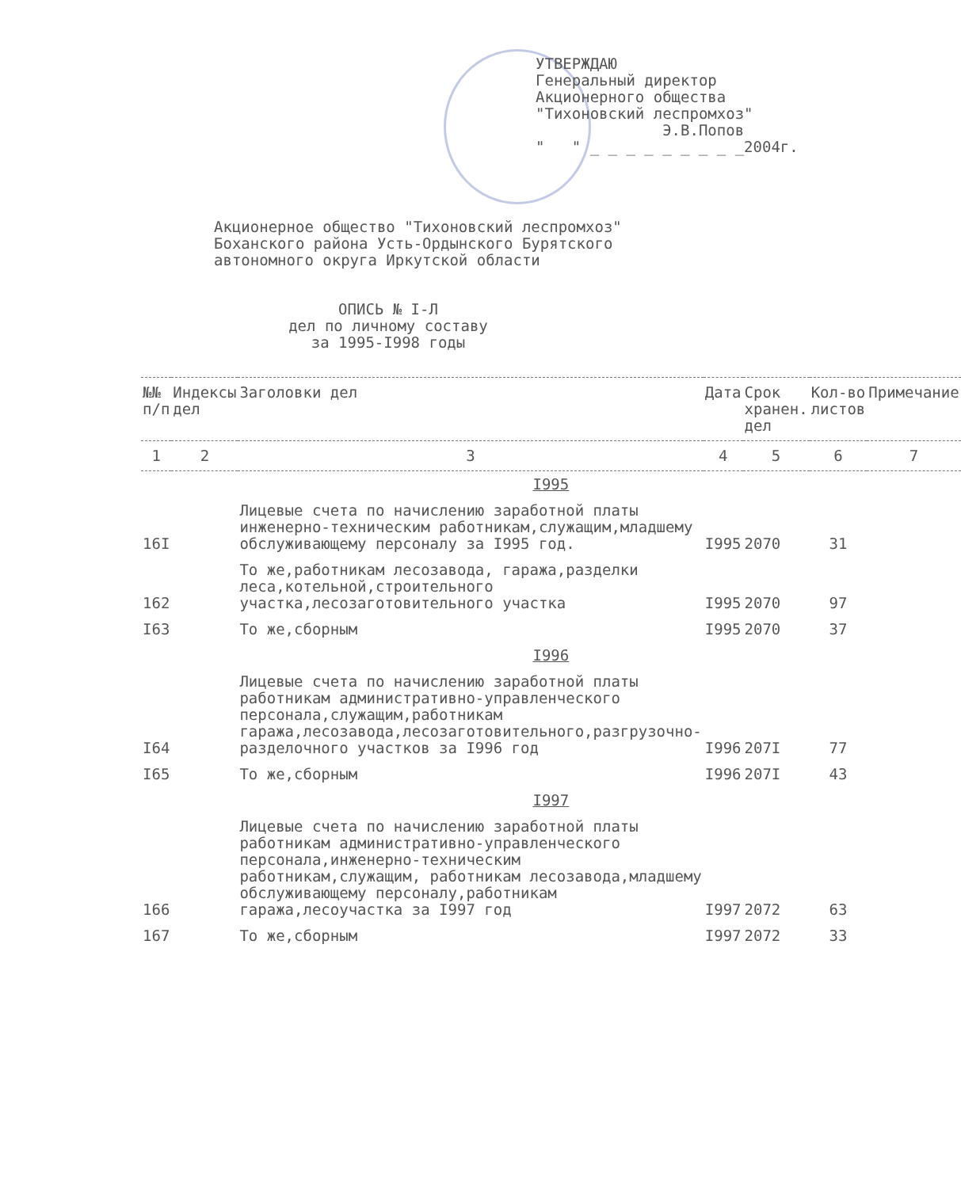УТВЕРЖДАЮ
Генеральный директор
Акционерного общества
"Тихоновский леспромхоз"
Э.В.Попов
" " _ _ _ _ _ _ _ _ _2004г.
Акционерное общество "Тихоновский леспромхоз"
Боханского района Усть-Ордынского Бурятского
автономного округа Иркутской области
ОПИСЬ № I-Л
дел по личному составу
за 1995-I998 годы
| №№ п/п | Индексы дел | Заголовки дел | Дата | Срок хранен. дел | Кол-во листов | Примечание |
| --- | --- | --- | --- | --- | --- | --- |
| 1 | 2 | 3 | 4 | 5 | 6 | 7 |
| I995 | | | | | | |
| 16I | | Лицевые счета по начислению заработной платы инженерно-техническим работникам,служащим,младшему обслуживающему персоналу за I995 год. | I995 | 2070 | 31 | |
| 162 | | То же,работникам лесозавода, гаража,разделки леса,котельной,строительного участка,лесозаготовительного участка | I995 | 2070 | 97 | |
| I63 | | То же,сборным | I995 | 2070 | 37 | |
| I996 | | | | | | |
| I64 | | Лицевые счета по начислению заработной платы работникам административно-управленческого персонала,служащим,работникам гаража,лесозавода,лесозаготовительного,разгрузочно-разделочного участков за I996 год | I996 | 207I | 77 | |
| I65 | | То же,сборным | I996 | 207I | 43 | |
| I997 | | | | | | |
| 166 | | Лицевые счета по начислению заработной платы работникам административно-управленческого персонала,инженерно-техническим работникам,служащим, работникам лесозавода,младшему обслуживающему персоналу,работникам гаража,лесоучастка за I997 год | I997 | 2072 | 63 | |
| 167 | | То же,сборным | I997 | 2072 | 33 | |